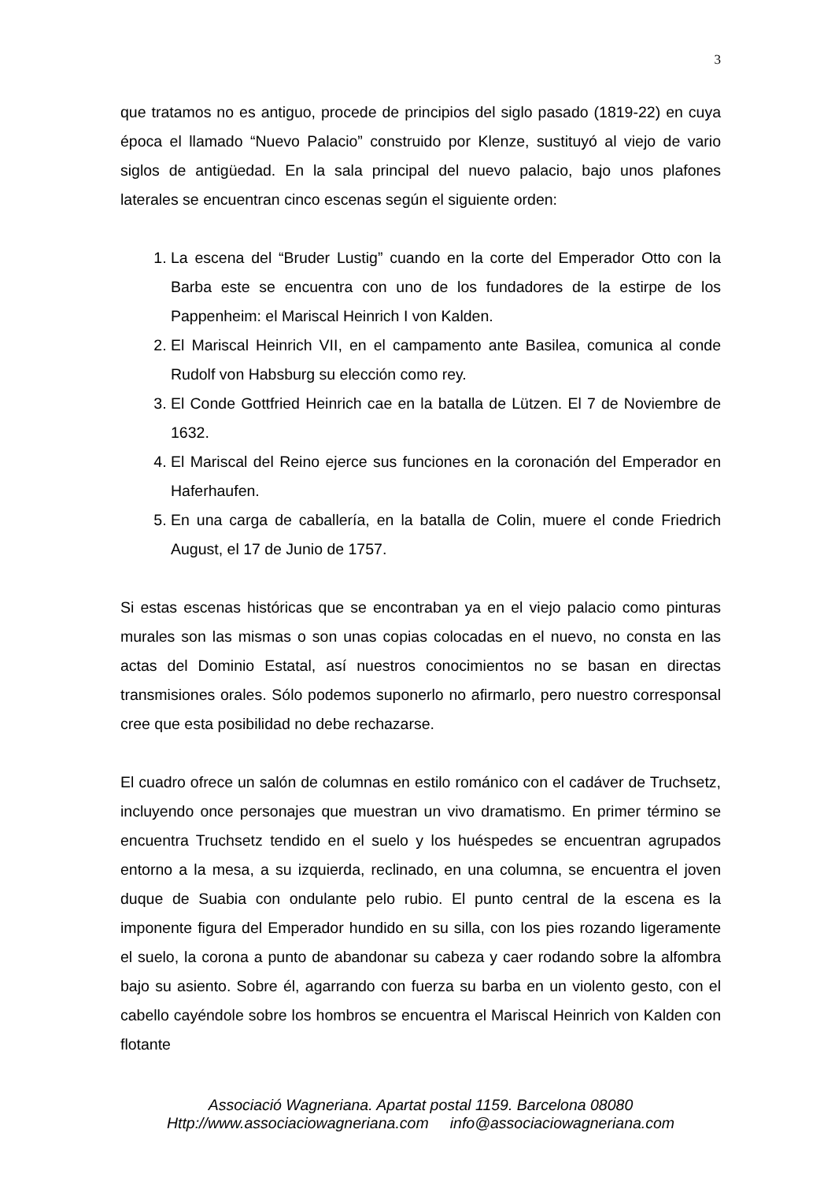3
que tratamos no es antiguo, procede de principios del siglo pasado (1819-22) en cuya época el llamado “Nuevo Palacio” construido por Klenze, sustituyó al viejo de vario siglos de antigüedad. En la sala principal del nuevo palacio, bajo unos plafones laterales se encuentran cinco escenas según el siguiente orden:
1. La escena del “Bruder Lustig” cuando en la corte del Emperador Otto con la Barba este se encuentra con uno de los fundadores de la estirpe de los Pappenheim: el Mariscal Heinrich I von Kalden.
2. El Mariscal Heinrich VII, en el campamento ante Basilea, comunica al conde Rudolf von Habsburg su elección como rey.
3. El Conde Gottfried Heinrich cae en la batalla de Lützen. El 7 de Noviembre de 1632.
4. El Mariscal del Reino ejerce sus funciones en la coronación del Emperador en Haferhaufen.
5. En una carga de caballería, en la batalla de Colin, muere el conde Friedrich August, el 17 de Junio de 1757.
Si estas escenas históricas que se encontraban ya en el viejo palacio como pinturas murales son las mismas o son unas copias colocadas en el nuevo, no consta en las actas del Dominio Estatal, así nuestros conocimientos no se basan en directas transmisiones orales. Sólo podemos suponerlo no afirmarlo, pero nuestro corresponsal cree que esta posibilidad no debe rechazarse.
El cuadro ofrece un salón de columnas en estilo románico con el cadáver de Truchsetz, incluyendo once personajes que muestran un vivo dramatismo. En primer término se encuentra Truchsetz tendido en el suelo y los huéspedes se encuentran agrupados entorno a la mesa, a su izquierda, reclinado, en una columna, se encuentra el joven duque de Suabia con ondulante pelo rubio. El punto central de la escena es la imponente figura del Emperador hundido en su silla, con los pies rozando ligeramente el suelo, la corona a punto de abandonar su cabeza y caer rodando sobre la alfombra bajo su asiento. Sobre él, agarrando con fuerza su barba en un violento gesto, con el cabello cayéndole sobre los hombros se encuentra el Mariscal Heinrich von Kalden con flotante
Associació Wagneriana. Apartat postal 1159. Barcelona 08080
Http://www.associaciowagneriana.com info@associaciowagneriana.com